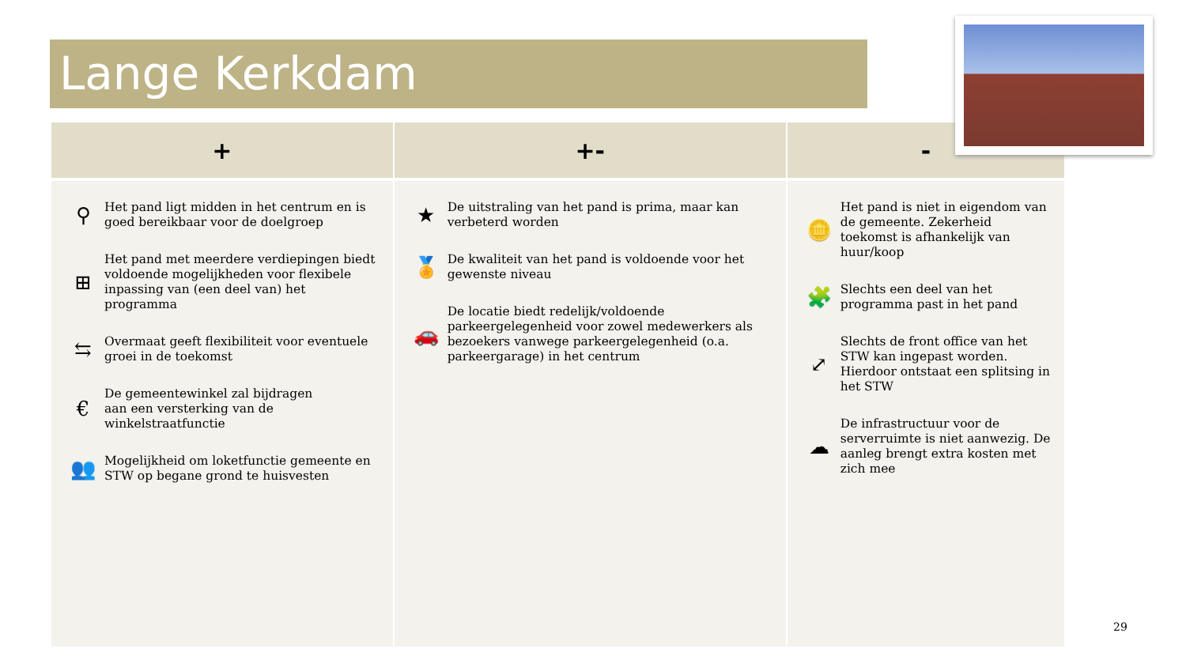Lange Kerkdam
| + | +- | - |
| --- | --- | --- |
| ⚲ Het pand ligt midden in het centrum en is goed bereikbaar voor de doelgroep ⊞ Het pand met meerdere verdiepingen biedt voldoende mogelijkheden voor flexibele inpassing van (een deel van) het programma ⇆ Overmaat geeft flexibiliteit voor eventuele groei in de toekomst € De gemeentewinkel zal bijdragen aan een versterking van de winkelstraatfunctie 👥 Mogelijkheid om loketfunctie gemeente en STW op begane grond te huisvesten | ★ De uitstraling van het pand is prima, maar kan verbeterd worden 🏅 De kwaliteit van het pand is voldoende voor het gewenste niveau 🚗 De locatie biedt redelijk/voldoende parkeergelegenheid voor zowel medewerkers als bezoekers vanwege parkeergelegenheid (o.a. parkeergarage) in het centrum | 🪙 Het pand is niet in eigendom van de gemeente. Zekerheid toekomst is afhankelijk van huur/koop 🧩 Slechts een deel van het programma past in het pand ⤢ Slechts de front office van het STW kan ingepast worden. Hierdoor ontstaat een splitsing in het STW ☁ De infrastructuur voor de serverruimte is niet aanwezig. De aanleg brengt extra kosten met zich mee |
29